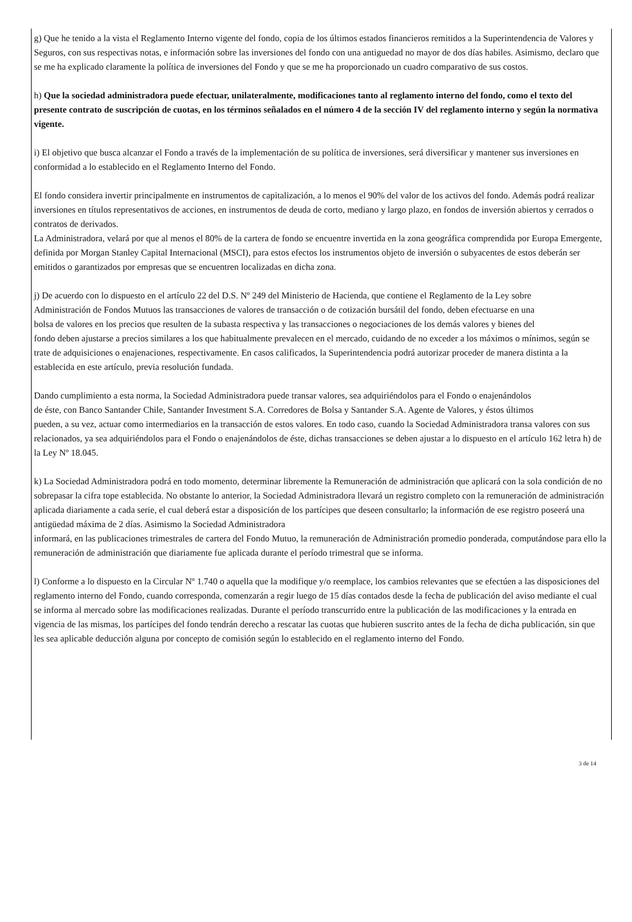g) Que he tenido a la vista el Reglamento Interno vigente del fondo, copia de los últimos estados financieros remitidos a la Superintendencia de Valores y Seguros, con sus respectivas notas, e información sobre las inversiones del fondo con una antiguedad no mayor de dos días habiles. Asimismo, declaro que se me ha explicado claramente la política de inversiones del Fondo y que se me ha proporcionado un cuadro comparativo de sus costos.
h) Que la sociedad administradora puede efectuar, unilateralmente, modificaciones tanto al reglamento interno del fondo, como el texto del presente contrato de suscripción de cuotas, en los términos señalados en el número 4 de la sección IV del reglamento interno y según la normativa vigente.
i) El objetivo que busca alcanzar el Fondo a través de la implementación de su política de inversiones, será diversificar y mantener sus inversiones en conformidad a lo establecido en el Reglamento Interno del Fondo.
El fondo considera invertir principalmente en instrumentos de capitalización, a lo menos el 90% del valor de los activos del fondo. Además podrá realizar inversiones en títulos representativos de acciones, en instrumentos de deuda de corto, mediano y largo plazo, en fondos de inversión abiertos y cerrados o contratos de derivados.
La Administradora, velará por que al menos el 80% de la cartera de fondo se encuentre invertida en la zona geográfica comprendida por Europa Emergente, definida por Morgan Stanley Capital Internacional (MSCI), para estos efectos los instrumentos objeto de inversión o subyacentes de estos deberán ser emitidos o garantizados por empresas que se encuentren localizadas en dicha zona.
j) De acuerdo con lo dispuesto en el artículo 22 del D.S. Nº 249 del Ministerio de Hacienda, que contiene el Reglamento de la Ley sobre
Administración de Fondos Mutuos las transacciones de valores de transacción o de cotización bursátil del fondo, deben efectuarse en una
bolsa de valores en los precios que resulten de la subasta respectiva y las transacciones o negociaciones de los demás valores y bienes del
fondo deben ajustarse a precios similares a los que habitualmente prevalecen en el mercado, cuidando de no exceder a los máximos o mínimos, según se trate de adquisiciones o enajenaciones, respectivamente. En casos calificados, la Superintendencia podrá autorizar proceder de manera distinta a la establecida en este artículo, previa resolución fundada.
Dando cumplimiento a esta norma, la Sociedad Administradora puede transar valores, sea adquiriéndolos para el Fondo o enajenándolos
de éste, con Banco Santander Chile, Santander Investment S.A. Corredores de Bolsa y Santander S.A. Agente de Valores, y éstos últimos
pueden, a su vez, actuar como intermediarios en la transacción de estos valores. En todo caso, cuando la Sociedad Administradora transa valores con sus relacionados, ya sea adquiriéndolos para el Fondo o enajenándolos de éste, dichas transacciones se deben ajustar a lo dispuesto en el artículo 162 letra h) de la Ley Nº 18.045.
k) La Sociedad Administradora podrá en todo momento, determinar libremente la Remuneración de administración que aplicará con la sola condición de no sobrepasar la cifra tope establecida. No obstante lo anterior, la Sociedad Administradora llevará un registro completo con la remuneración de administración aplicada diariamente a cada serie, el cual deberá estar a disposición de los partícipes que deseen consultarlo; la información de ese registro poseerá una antigüedad máxima de 2 días. Asimismo la Sociedad Administradora
informará, en las publicaciones trimestrales de cartera del Fondo Mutuo, la remuneración de Administración promedio ponderada, computándose para ello la remuneración de administración que diariamente fue aplicada durante el período trimestral que se informa.
l) Conforme a lo dispuesto en la Circular Nº 1.740 o aquella que la modifique y/o reemplace, los cambios relevantes que se efectúen a las disposiciones del reglamento interno del Fondo, cuando corresponda, comenzarán a regir luego de 15 días contados desde la fecha de publicación del aviso mediante el cual se informa al mercado sobre las modificaciones realizadas. Durante el período transcurrido entre la publicación de las modificaciones y la entrada en vigencia de las mismas, los partícipes del fondo tendrán derecho a rescatar las cuotas que hubieren suscrito antes de la fecha de dicha publicación, sin que les sea aplicable deducción alguna por concepto de comisión según lo establecido en el reglamento interno del Fondo.
3 de 14